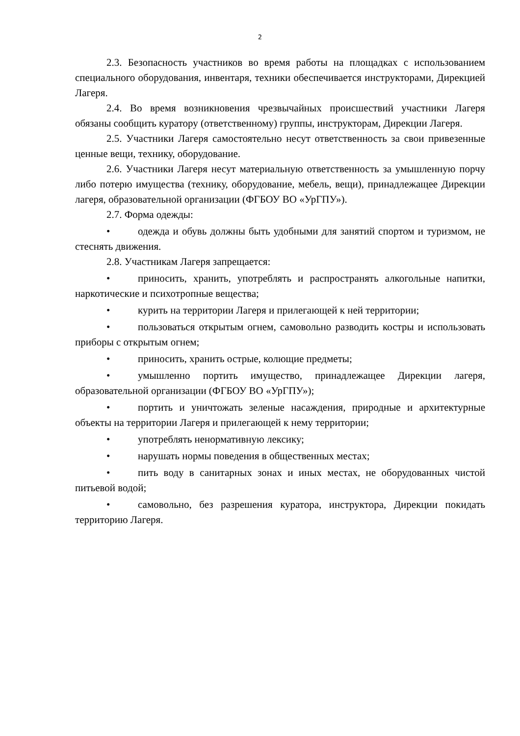2
2.3. Безопасность участников во время работы на площадках с использованием специального оборудования, инвентаря, техники обеспечивается инструкторами, Дирекцией Лагеря.
2.4. Во время возникновения чрезвычайных происшествий участники Лагеря обязаны сообщить куратору (ответственному) группы, инструкторам, Дирекции Лагеря.
2.5. Участники Лагеря самостоятельно несут ответственность за свои привезенные ценные вещи, технику, оборудование.
2.6. Участники Лагеря несут материальную ответственность за умышленную порчу либо потерю имущества (технику, оборудование, мебель, вещи), принадлежащее Дирекции лагеря, образовательной организации (ФГБОУ ВО «УрГПУ»).
2.7. Форма одежды:
• одежда и обувь должны быть удобными для занятий спортом и туризмом, не стеснять движения.
2.8. Участникам Лагеря запрещается:
• приносить, хранить, употреблять и распространять алкогольные напитки, наркотические и психотропные вещества;
• курить на территории Лагеря и прилегающей к ней территории;
• пользоваться открытым огнем, самовольно разводить костры и использовать приборы с открытым огнем;
• приносить, хранить острые, колющие предметы;
• умышленно портить имущество, принадлежащее Дирекции лагеря, образовательной организации (ФГБОУ ВО «УрГПУ»);
• портить и уничтожать зеленые насаждения, природные и архитектурные объекты на территории Лагеря и прилегающей к нему территории;
• употреблять ненормативную лексику;
• нарушать нормы поведения в общественных местах;
• пить воду в санитарных зонах и иных местах, не оборудованных чистой питьевой водой;
• самовольно, без разрешения куратора, инструктора, Дирекции покидать территорию Лагеря.